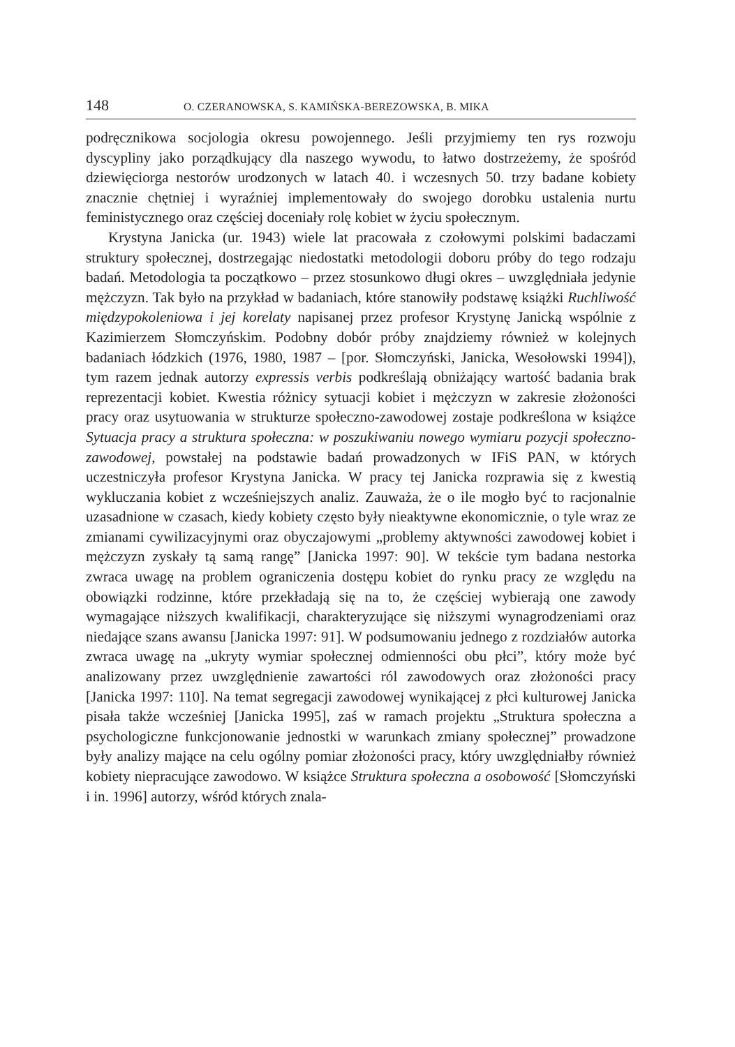148 O. CZERANOWSKA, S. KAMIŃSKA-BEREZOWSKA, B. MIKA
podręcznikowa socjologia okresu powojennego. Jeśli przyjmiemy ten rys rozwoju dyscypliny jako porządkujący dla naszego wywodu, to łatwo dostrzeżemy, że spośród dziewięciorga nestorów urodzonych w latach 40. i wczesnych 50. trzy badane kobiety znacznie chętniej i wyraźniej implementowały do swojego dorobku ustalenia nurtu feministycznego oraz częściej doceniały rolę kobiet w życiu społecznym.
Krystyna Janicka (ur. 1943) wiele lat pracowała z czołowymi polskimi badaczami struktury społecznej, dostrzegając niedostatki metodologii doboru próby do tego rodzaju badań. Metodologia ta początkowo – przez stosunkowo długi okres – uwzględniała jedynie mężczyzn. Tak było na przykład w badaniach, które stanowiły podstawę książki Ruchliwość międzypokoleniowa i jej korelaty napisanej przez profesor Krystynę Janicką wspólnie z Kazimierzem Słomczyńskim. Podobny dobór próby znajdziemy również w kolejnych badaniach łódzkich (1976, 1980, 1987 – [por. Słomczyński, Janicka, Wesołowski 1994]), tym razem jednak autorzy expressis verbis podkreślają obniżający wartość badania brak reprezentacji kobiet. Kwestia różnicy sytuacji kobiet i mężczyzn w zakresie złożoności pracy oraz usytuowania w strukturze społeczno-zawodowej zostaje podkreślona w książce Sytuacja pracy a struktura społeczna: w poszukiwaniu nowego wymiaru pozycji społeczno-zawodowej, powstałej na podstawie badań prowadzonych w IFiS PAN, w których uczestniczyła profesor Krystyna Janicka. W pracy tej Janicka rozprawia się z kwestią wykluczania kobiet z wcześniejszych analiz. Zauważa, że o ile mogło być to racjonalnie uzasadnione w czasach, kiedy kobiety często były nieaktywne ekonomicznie, o tyle wraz ze zmianami cywilizacyjnymi oraz obyczajowymi „problemy aktywności zawodowej kobiet i mężczyzn zyskały tą samą rangę” [Janicka 1997: 90]. W tekście tym badana nestorka zwraca uwagę na problem ograniczenia dostępu kobiet do rynku pracy ze względu na obowiązki rodzinne, które przekładają się na to, że częściej wybierają one zawody wymagające niższych kwalifikacji, charakteryzujące się niższymi wynagrodzeniami oraz niedające szans awansu [Janicka 1997: 91]. W podsumowaniu jednego z rozdziałów autorka zwraca uwagę na „ukryty wymiar społecznej odmienności obu płci”, który może być analizowany przez uwzględnienie zawartości ról zawodowych oraz złożoności pracy [Janicka 1997: 110]. Na temat segregacji zawodowej wynikającej z płci kulturowej Janicka pisała także wcześniej [Janicka 1995], zaś w ramach projektu „Struktura społeczna a psychologiczne funkcjonowanie jednostki w warunkach zmiany społecznej” prowadzone były analizy mające na celu ogólny pomiar złożoności pracy, który uwzględniałby również kobiety niepracujące zawodowo. W książce Struktura społeczna a osobowość [Słomczyński i in. 1996] autorzy, wśród których znala-